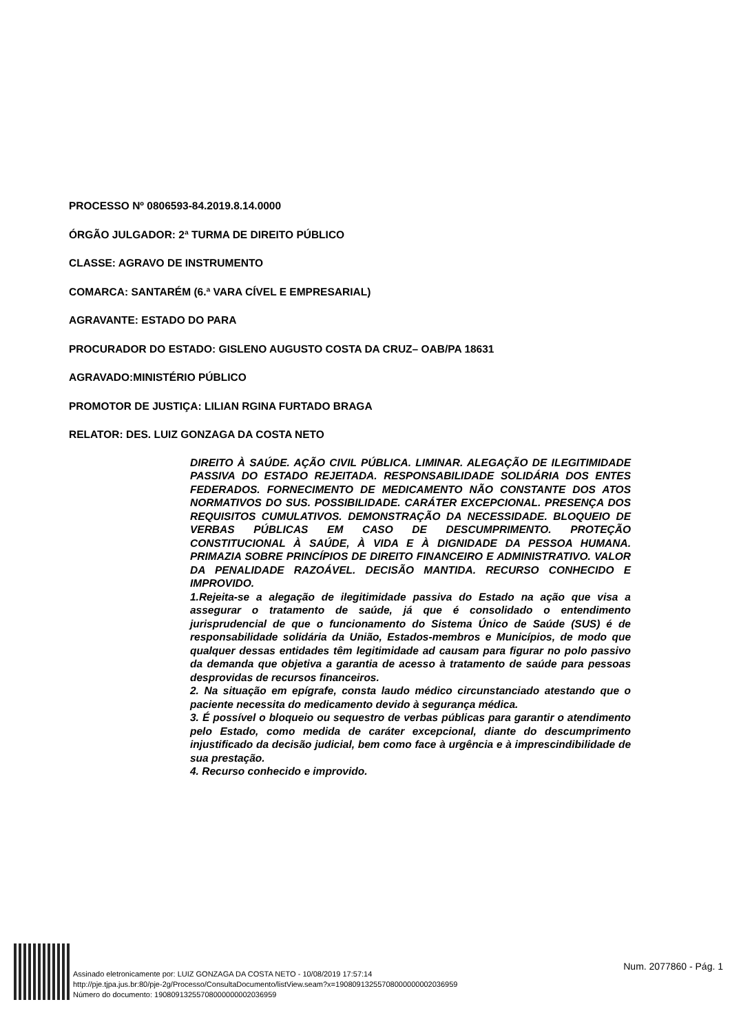PROCESSO Nº 0806593-84.2019.8.14.0000
ÓRGÃO JULGADOR: 2ª TURMA DE DIREITO PÚBLICO
CLASSE: AGRAVO DE INSTRUMENTO
COMARCA: SANTARÉM (6.ª VARA CÍVEL E EMPRESARIAL)
AGRAVANTE: ESTADO DO PARA
PROCURADOR DO ESTADO: GISLENO AUGUSTO COSTA DA CRUZ– OAB/PA 18631
AGRAVADO:MINISTÉRIO PÚBLICO
PROMOTOR DE JUSTIÇA: LILIAN RGINA FURTADO BRAGA
RELATOR: DES. LUIZ GONZAGA DA COSTA NETO
DIREITO À SAÚDE. AÇÃO CIVIL PÚBLICA. LIMINAR. ALEGAÇÃO DE ILEGITIMIDADE PASSIVA DO ESTADO REJEITADA. RESPONSABILIDADE SOLIDÁRIA DOS ENTES FEDERADOS. FORNECIMENTO DE MEDICAMENTO NÃO CONSTANTE DOS ATOS NORMATIVOS DO SUS. POSSIBILIDADE. CARÁTER EXCEPCIONAL. PRESENÇA DOS REQUISITOS CUMULATIVOS. DEMONSTRAÇÃO DA NECESSIDADE. BLOQUEIO DE VERBAS PÚBLICAS EM CASO DE DESCUMPRIMENTO. PROTEÇÃO CONSTITUCIONAL À SAÚDE, À VIDA E À DIGNIDADE DA PESSOA HUMANA. PRIMAZIA SOBRE PRINCÍPIOS DE DIREITO FINANCEIRO E ADMINISTRATIVO. VALOR DA PENALIDADE RAZOÁVEL. DECISÃO MANTIDA. RECURSO CONHECIDO E IMPROVIDO.
1.Rejeita-se a alegação de ilegitimidade passiva do Estado na ação que visa a assegurar o tratamento de saúde, já que é consolidado o entendimento jurisprudencial de que o funcionamento do Sistema Único de Saúde (SUS) é de responsabilidade solidária da União, Estados-membros e Municípios, de modo que qualquer dessas entidades têm legitimidade ad causam para figurar no polo passivo da demanda que objetiva a garantia de acesso à tratamento de saúde para pessoas desprovidas de recursos financeiros.
2. Na situação em epígrafe, consta laudo médico circunstanciado atestando que o paciente necessita do medicamento devido à segurança médica.
3. É possível o bloqueio ou sequestro de verbas públicas para garantir o atendimento pelo Estado, como medida de caráter excepcional, diante do descumprimento injustificado da decisão judicial, bem como face à urgência e à imprescindibilidade de sua prestação.
4. Recurso conhecido e improvido.
Assinado eletronicamente por: LUIZ GONZAGA DA COSTA NETO - 10/08/2019 17:57:14
http://pje.tjpa.jus.br:80/pje-2g/Processo/ConsultaDocumento/listView.seam?x=19080913255708000000002036959
Número do documento: 19080913255708000000002036959
Num. 2077860 - Pág. 1